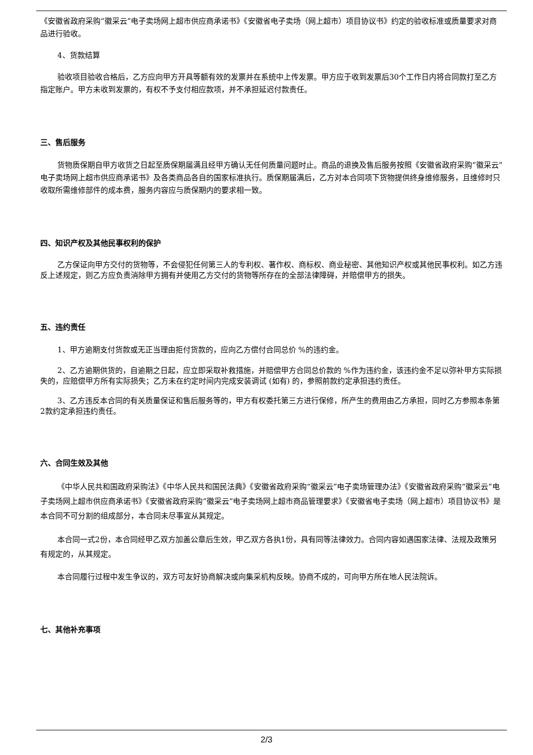《安徽省政府采购“徽采云”电子卖场网上超市供应商承诺书》《安徽省电子卖场（网上超市）项目协议书》约定的验收标准或质量要求对商品进行验收。
4、货款结算
验收项目验收合格后，乙方应向甲方开具等额有效的发票并在系统中上传发票。甲方应于收到发票后30个工作日内将合同款打至乙方指定账户。甲方未收到发票的，有权不予支付相应款项，并不承担延迟付款责任。
三、售后服务
货物质保期自甲方收货之日起至质保期届满且经甲方确认无任何质量问题时止。商品的退换及售后服务按照《安徽省政府采购“徽采云”电子卖场网上超市供应商承诺书》及各类商品各自的国家标准执行。质保期届满后，乙方对本合同项下货物提供终身维修服务，且维修时只收取所需维修部件的成本费，服务内容应与质保期内的要求相一致。
四、知识产权及其他民事权利的保护
乙方保证向甲方交付的货物等，不会侵犯任何第三人的专利权、著作权、商标权、商业秘密、其他知识产权或其他民事权利。如乙方违反上述规定，则乙方应负责消除甲方拥有并使用乙方交付的货物等所存在的全部法律障碍，并赔偿甲方的损失。
五、违约责任
1、甲方逾期支付货款或无正当理由拒付货款的，应向乙方偿付合同总价 %的违约金。
2、乙方逾期供货的，自逾期之日起，应立即采取补救措施，并赔偿甲方合同总价款的 %作为违约金，该违约金不足以弥补甲方实际损失的，应赔偿甲方所有实际损失；乙方未在约定时间内完成安装调试 (如有) 的，参照前款约定承担违约责任。
3、乙方违反本合同的有关质量保证和售后服务等的，甲方有权委托第三方进行保修，所产生的费用由乙方承担，同时乙方参照本条第2款约定承担违约责任。
六、合同生效及其他
《中华人民共和国政府采购法》《中华人民共和国民法典》《安徽省政府采购“徽采云”电子卖场管理办法》《安徽省政府采购“徽采云”电子卖场网上超市供应商承诺书》《安徽省政府采购“徽采云”电子卖场网上超市商品管理要求》《安徽省电子卖场（网上超市）项目协议书》是本合同不可分割的组成部分，本合同未尽事宜从其规定。
本合同一式2份，本合同经甲乙双方加盖公章后生效，甲乙双方各执1份，具有同等法律效力。合同内容如遇国家法律、法规及政策另有规定的，从其规定。
本合同履行过程中发生争议的，双方可友好协商解决或向集采机构反映。协商不成的，可向甲方所在地人民法院诉。
七、其他补充事项
2/3